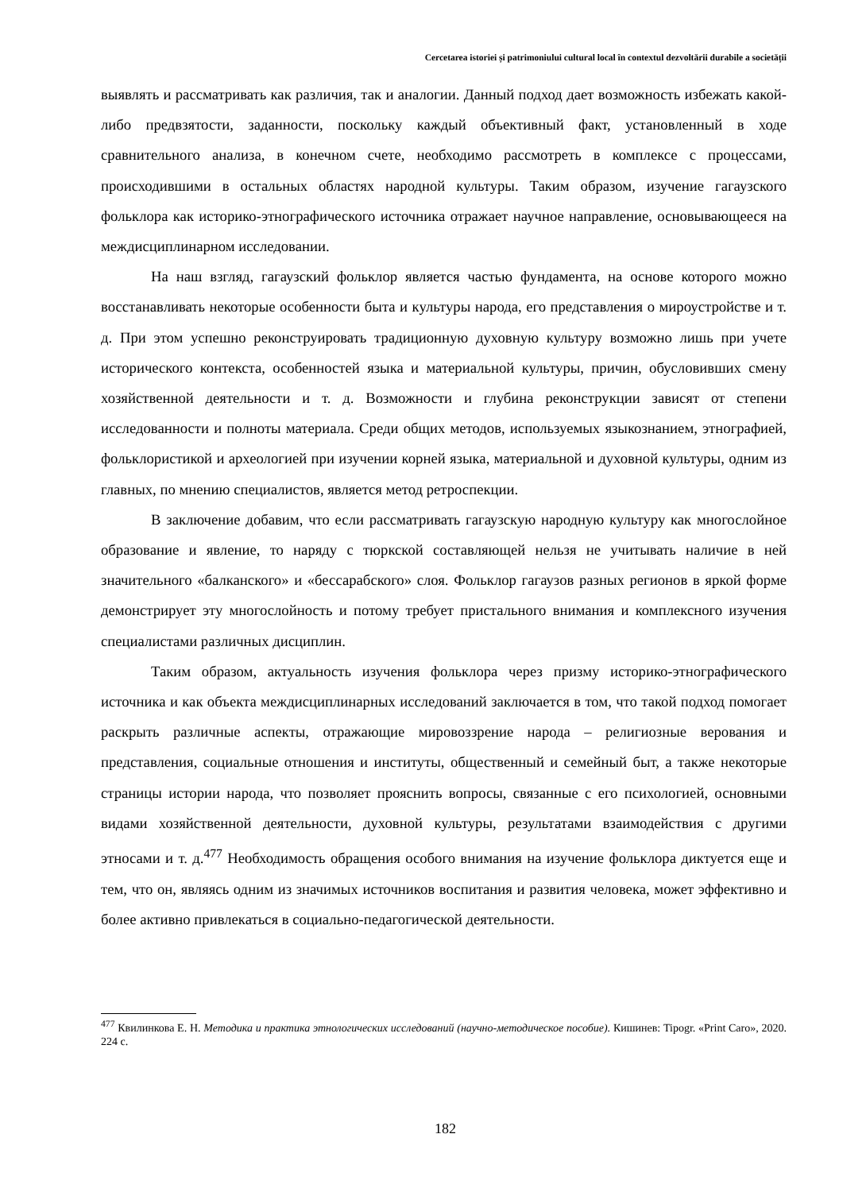Cercetarea istoriei și patrimoniului cultural local în contextul dezvoltării durabile a societății
выявлять и рассматривать как различия, так и аналогии. Данный подход дает возможность избежать какой-либо предвзятости, заданности, поскольку каждый объективный факт, установленный в ходе сравнительного анализа, в конечном счете, необходимо рассмотреть в комплексе с процессами, происходившими в остальных областях народной культуры. Таким образом, изучение гагаузского фольклора как историко-этнографического источника отражает научное направление, основывающееся на междисциплинарном исследовании.
На наш взгляд, гагаузский фольклор является частью фундамента, на основе которого можно восстанавливать некоторые особенности быта и культуры народа, его представления о мироустройстве и т. д. При этом успешно реконструировать традиционную духовную культуру возможно лишь при учете исторического контекста, особенностей языка и материальной культуры, причин, обусловивших смену хозяйственной деятельности и т. д. Возможности и глубина реконструкции зависят от степени исследованности и полноты материала. Среди общих методов, используемых языкознанием, этнографией, фольклористикой и археологией при изучении корней языка, материальной и духовной культуры, одним из главных, по мнению специалистов, является метод ретроспекции.
В заключение добавим, что если рассматривать гагаузскую народную культуру как многослойное образование и явление, то наряду с тюркской составляющей нельзя не учитывать наличие в ней значительного «балканского» и «бессарабского» слоя. Фольклор гагаузов разных регионов в яркой форме демонстрирует эту многослойность и потому требует пристального внимания и комплексного изучения специалистами различных дисциплин.
Таким образом, актуальность изучения фольклора через призму историко-этнографического источника и как объекта междисциплинарных исследований заключается в том, что такой подход помогает раскрыть различные аспекты, отражающие мировоззрение народа – религиозные верования и представления, социальные отношения и институты, общественный и семейный быт, а также некоторые страницы истории народа, что позволяет прояснить вопросы, связанные с его психологией, основными видами хозяйственной деятельности, духовной культуры, результатами взаимодействия с другими этносами и т. д.<sup>477</sup> Необходимость обращения особого внимания на изучение фольклора диктуется еще и тем, что он, являясь одним из значимых источников воспитания и развития человека, может эффективно и более активно привлекаться в социально-педагогической деятельности.
<sup>477</sup> Квилинкова Е. Н. Методика и практика этнологических исследований (научно-методическое пособие). Кишинев: Tipogr. «Print Caro», 2020. 224 с.
182